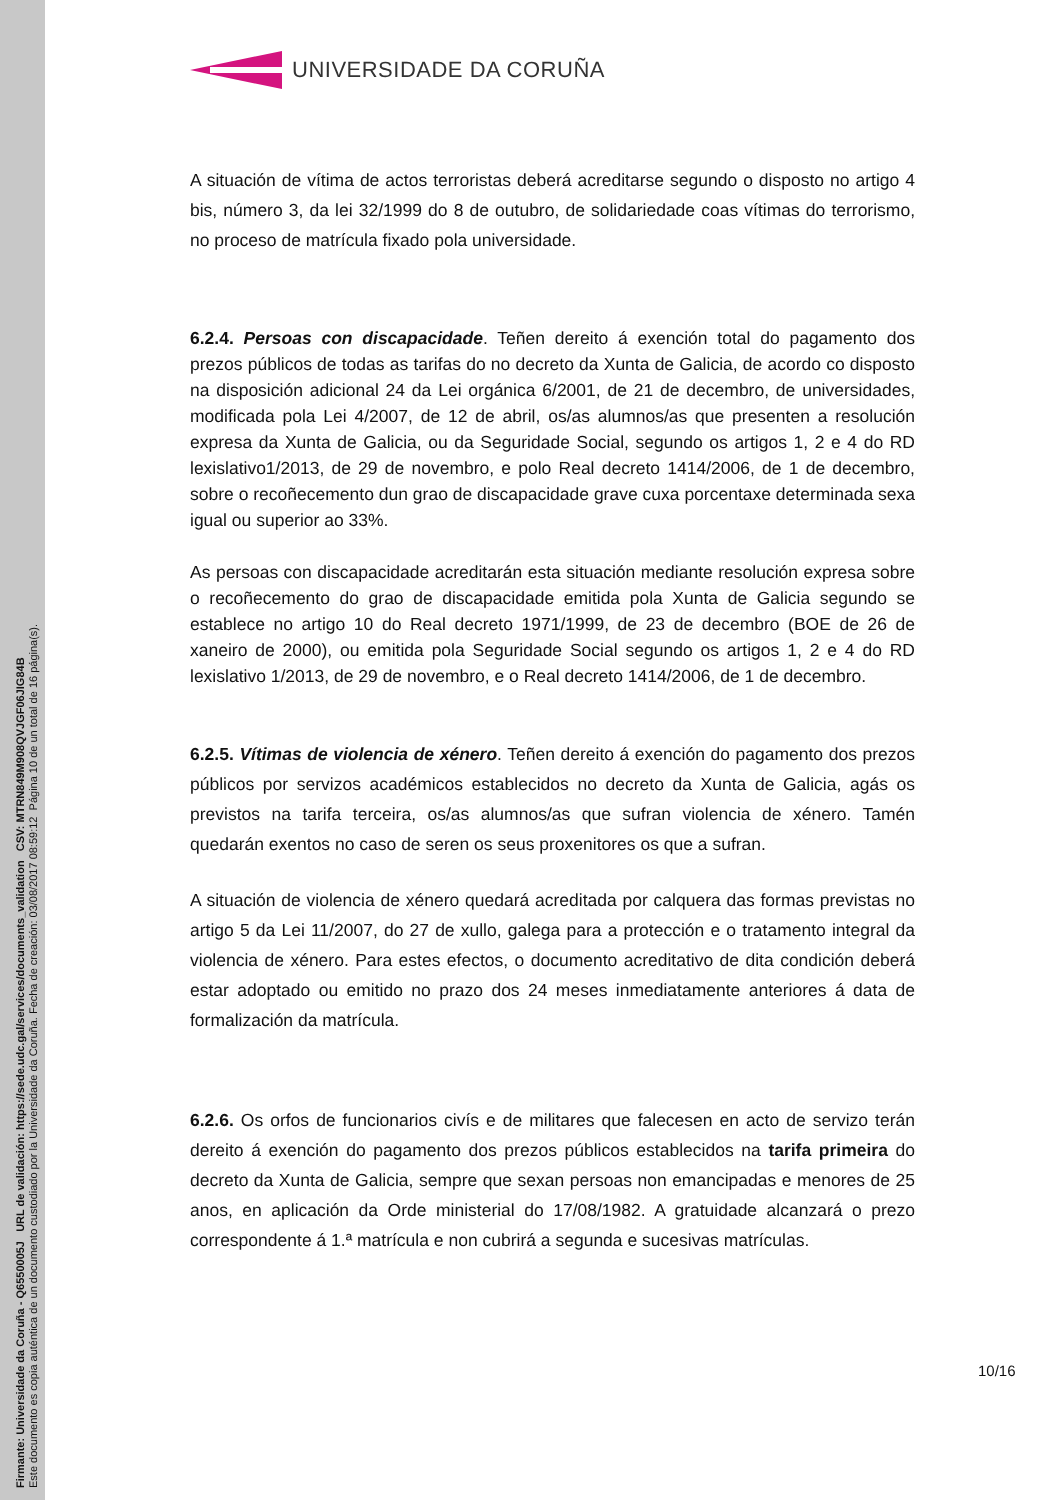Firmante: Universidade da Coruña - Q6550005J URL de validación: https://sede.udc.gal/services/documents_validation CSV: MTRN849M908QVJGF06JIG84B
Este documento es copia auténtica de un documento custodiado por la Universidade da Coruña. Fecha de creación: 03/08/2017 08:59:12 Página 10 de un total de 16 página(s).
UNIVERSIDADE DA CORUÑA
A situación de vítima de actos terroristas deberá acreditarse segundo o disposto no artigo 4 bis, número 3, da lei 32/1999 do 8 de outubro, de solidariedade coas vítimas do terrorismo, no proceso de matrícula fixado pola universidade.
6.2.4. Persoas con discapacidade. Teñen dereito á exención total do pagamento dos prezos públicos de todas as tarifas do no decreto da Xunta de Galicia, de acordo co disposto na disposición adicional 24 da Lei orgánica 6/2001, de 21 de decembro, de universidades, modificada pola Lei 4/2007, de 12 de abril, os/as alumnos/as que presenten a resolución expresa da Xunta de Galicia, ou da Seguridade Social, segundo os artigos 1, 2 e 4 do RD lexislativo1/2013, de 29 de novembro, e polo Real decreto 1414/2006, de 1 de decembro, sobre o recoñecemento dun grao de discapacidade grave cuxa porcentaxe determinada sexa igual ou superior ao 33%.
As persoas con discapacidade acreditarán esta situación mediante resolución expresa sobre o recoñecemento do grao de discapacidade emitida pola Xunta de Galicia segundo se establece no artigo 10 do Real decreto 1971/1999, de 23 de decembro (BOE de 26 de xaneiro de 2000), ou emitida pola Seguridade Social segundo os artigos 1, 2 e 4 do RD lexislativo 1/2013, de 29 de novembro, e o Real decreto 1414/2006, de 1 de decembro.
6.2.5. Vítimas de violencia de xénero. Teñen dereito á exención do pagamento dos prezos públicos por servizos académicos establecidos no decreto da Xunta de Galicia, agás os previstos na tarifa terceira, os/as alumnos/as que sufran violencia de xénero. Tamén quedarán exentos no caso de seren os seus proxenitores os que a sufran.
A situación de violencia de xénero quedará acreditada por calquera das formas previstas no artigo 5 da Lei 11/2007, do 27 de xullo, galega para a protección e o tratamento integral da violencia de xénero. Para estes efectos, o documento acreditativo de dita condición deberá estar adoptado ou emitido no prazo dos 24 meses inmediatamente anteriores á data de formalización da matrícula.
6.2.6. Os orfos de funcionarios civís e de militares que falecesen en acto de servizo terán dereito á exención do pagamento dos prezos públicos establecidos na tarifa primeira do decreto da Xunta de Galicia, sempre que sexan persoas non emancipadas e menores de 25 anos, en aplicación da Orde ministerial do 17/08/1982. A gratuidade alcanzará o prezo correspondente á 1.ª matrícula e non cubrirá a segunda e sucesivas matrículas.
10/16